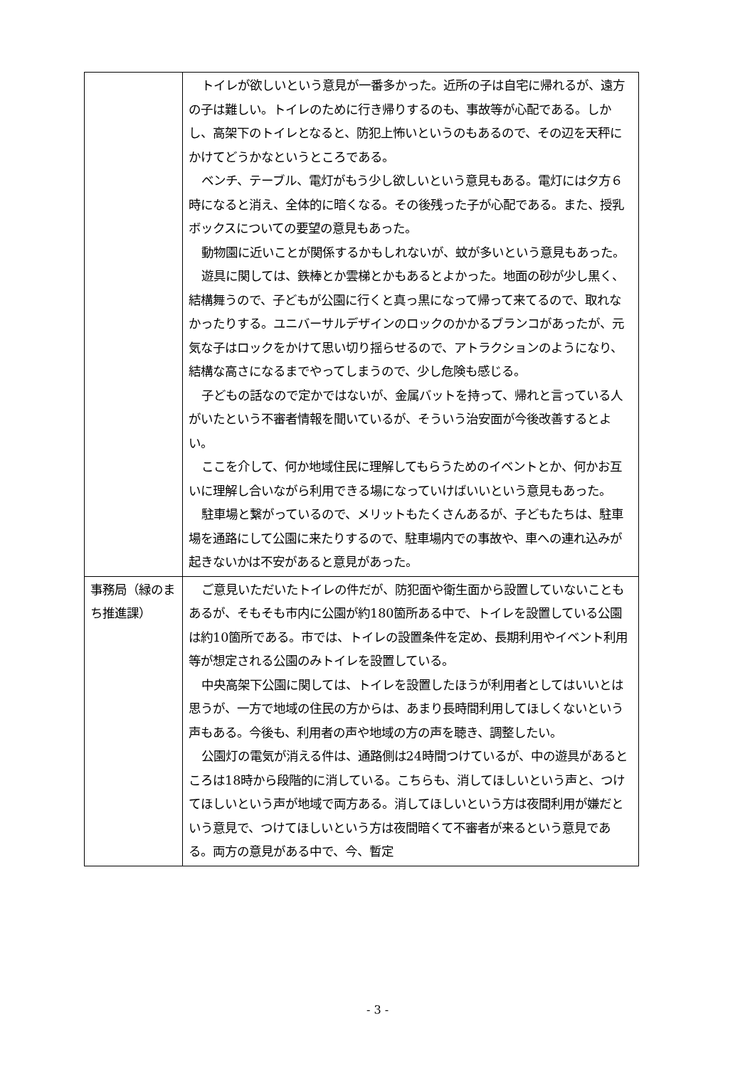| | トイレが欲しいという意見が一番多かった。近所の子は自宅に帰れるが、遠方の子は難しい。トイレのために行き帰りするのも、事故等が心配である。しかし、高架下のトイレとなると、防犯上怖いというのもあるので、その辺を天秤にかけてどうかなというところである。 ベンチ、テーブル、電灯がもう少し欲しいという意見もある。電灯には夕方６時になると消え、全体的に暗くなる。その後残った子が心配である。また、授乳ボックスについての要望の意見もあった。 動物園に近いことが関係するかもしれないが、蚊が多いという意見もあった。 遊具に関しては、鉄棒とか雲梯とかもあるとよかった。地面の砂が少し黒く、結構舞うので、子どもが公園に行くと真っ黒になって帰って来てるので、取れなかったりする。ユニバーサルデザインのロックのかかるブランコがあったが、元気な子はロックをかけて思い切り揺らせるので、アトラクションのようになり、結構な高さになるまでやってしまうので、少し危険も感じる。 子どもの話なので定かではないが、金属バットを持って、帰れと言っている人がいたという不審者情報を聞いているが、そういう治安面が今後改善するとよい。 ここを介して、何か地域住民に理解してもらうためのイベントとか、何かお互いに理解し合いながら利用できる場になっていけばいいという意見もあった。 駐車場と繋がっているので、メリットもたくさんあるが、子どもたちは、駐車場を通路にして公園に来たりするので、駐車場内での事故や、車への連れ込みが起きないかは不安があると意見があった。 |
| 事務局（緑のまち推進課） | ご意見いただいたトイレの件だが、防犯面や衛生面から設置していないこともあるが、そもそも市内に公園が約180箇所ある中で、トイレを設置している公園は約10箇所である。市では、トイレの設置条件を定め、長期利用やイベント利用等が想定される公園のみトイレを設置している。 中央高架下公園に関しては、トイレを設置したほうが利用者としてはいいとは思うが、一方で地域の住民の方からは、あまり長時間利用してほしくないという声もある。今後も、利用者の声や地域の方の声を聴き、調整したい。 公園灯の電気が消える件は、通路側は24時間つけているが、中の遊具があるところは18時から段階的に消している。こちらも、消してほしいという声と、つけてほしいという声が地域で両方ある。消してほしいという方は夜間利用が嫌だという意見で、つけてほしいという方は夜間暗くて不審者が来るという意見である。両方の意見がある中で、今、暫定 |
- 3 -